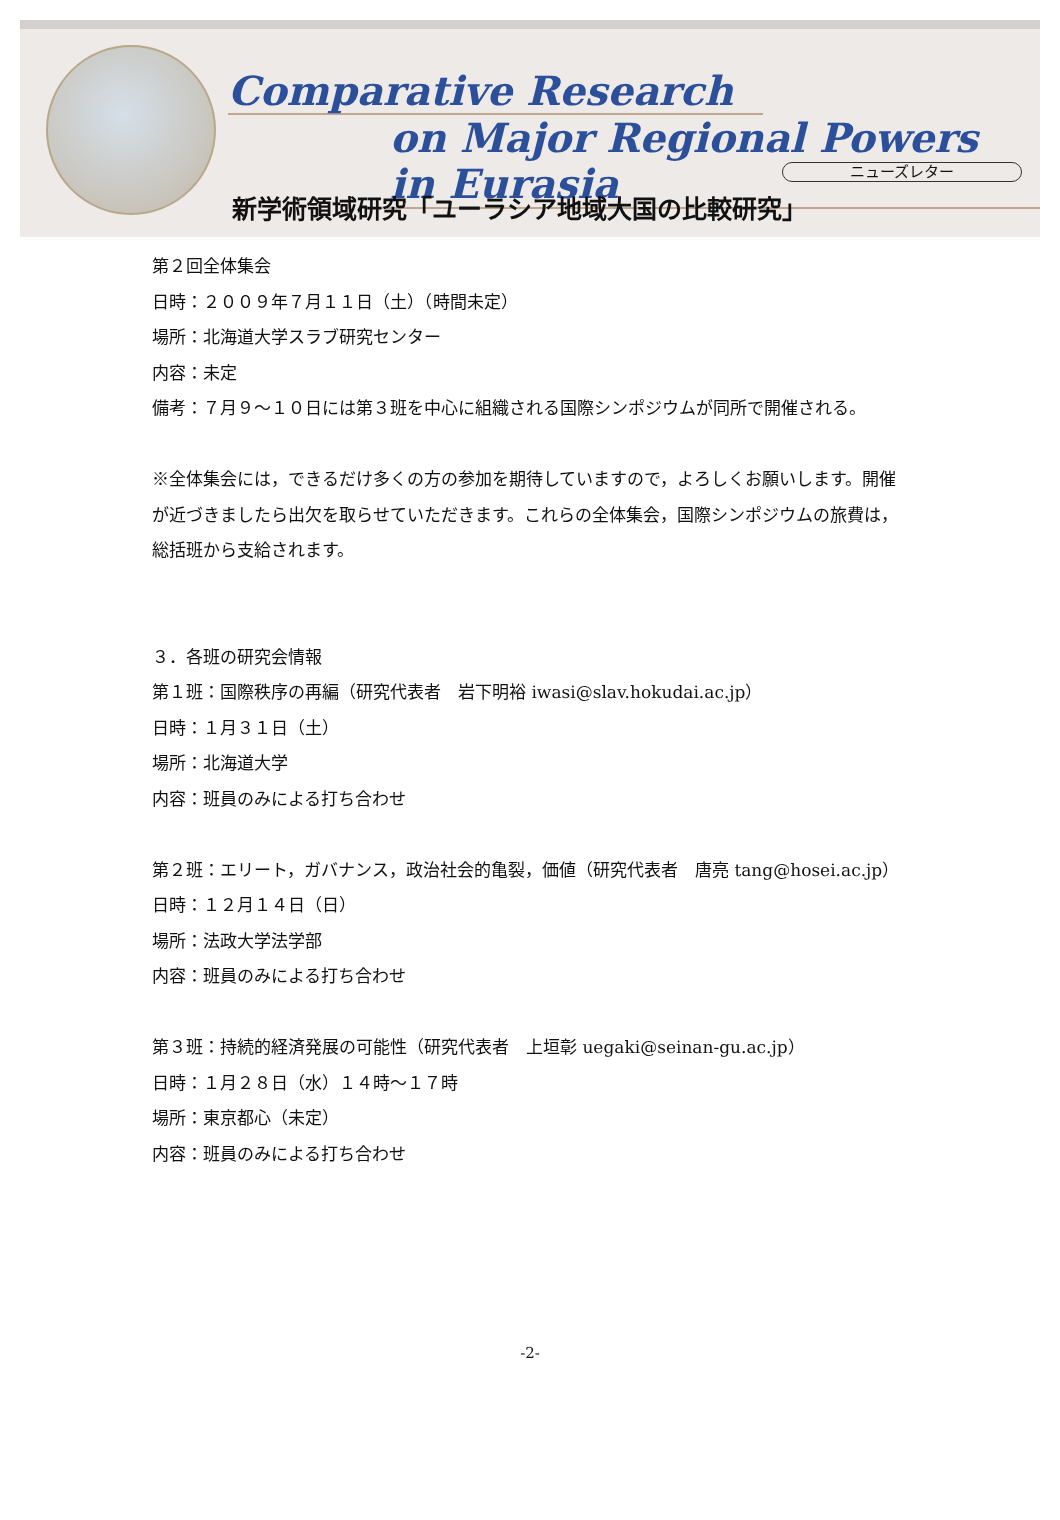Comparative Research
on Major Regional Powers in Eurasia
ニューズレター
新学術領域研究「ユーラシア地域大国の比較研究」
第２回全体集会
日時：２００９年７月１１日（土）（時間未定）
場所：北海道大学スラブ研究センター
内容：未定
備考：７月９～１０日には第３班を中心に組織される国際シンポジウムが同所で開催される。
※全体集会には，できるだけ多くの方の参加を期待していますので，よろしくお願いします。開催が近づきましたら出欠を取らせていただきます。これらの全体集会，国際シンポジウムの旅費は，総括班から支給されます。
３．各班の研究会情報
第１班：国際秩序の再編（研究代表者　岩下明裕 iwasi@slav.hokudai.ac.jp）
日時：１月３１日（土）
場所：北海道大学
内容：班員のみによる打ち合わせ
第２班：エリート，ガバナンス，政治社会的亀裂，価値（研究代表者　唐亮 tang@hosei.ac.jp）
日時：１２月１４日（日）
場所：法政大学法学部
内容：班員のみによる打ち合わせ
第３班：持続的経済発展の可能性（研究代表者　上垣彰 uegaki@seinan-gu.ac.jp）
日時：１月２８日（水）１４時～１７時
場所：東京都心（未定）
内容：班員のみによる打ち合わせ
-2-